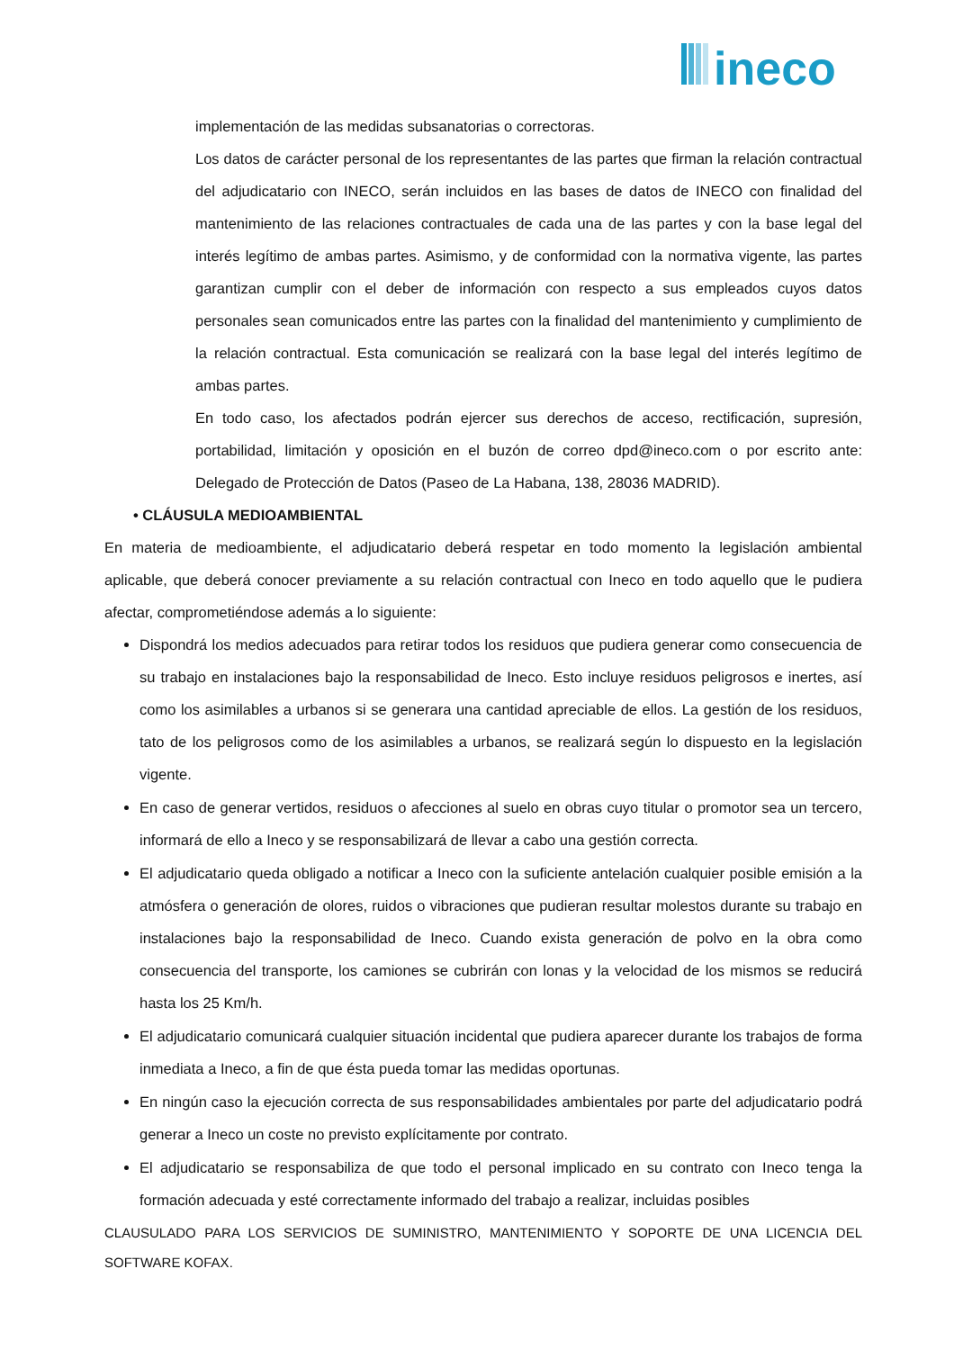ineco
implementación de las medidas subsanatorias o correctoras.
Los datos de carácter personal de los representantes de las partes que firman la relación contractual del adjudicatario con INECO, serán incluidos en las bases de datos de INECO con finalidad del mantenimiento de las relaciones contractuales de cada una de las partes y con la base legal del interés legítimo de ambas partes. Asimismo, y de conformidad con la normativa vigente, las partes garantizan cumplir con el deber de información con respecto a sus empleados cuyos datos personales sean comunicados entre las partes con la finalidad del mantenimiento y cumplimiento de la relación contractual. Esta comunicación se realizará con la base legal del interés legítimo de ambas partes.
En todo caso, los afectados podrán ejercer sus derechos de acceso, rectificación, supresión, portabilidad, limitación y oposición en el buzón de correo dpd@ineco.com o por escrito ante: Delegado de Protección de Datos (Paseo de La Habana, 138, 28036 MADRID).
• CLÁUSULA MEDIOAMBIENTAL
En materia de medioambiente, el adjudicatario deberá respetar en todo momento la legislación ambiental aplicable, que deberá conocer previamente a su relación contractual con Ineco en todo aquello que le pudiera afectar, comprometiéndose además a lo siguiente:
Dispondrá los medios adecuados para retirar todos los residuos que pudiera generar como consecuencia de su trabajo en instalaciones bajo la responsabilidad de Ineco. Esto incluye residuos peligrosos e inertes, así como los asimilables a urbanos si se generara una cantidad apreciable de ellos. La gestión de los residuos, tato de los peligrosos como de los asimilables a urbanos, se realizará según lo dispuesto en la legislación vigente.
En caso de generar vertidos, residuos o afecciones al suelo en obras cuyo titular o promotor sea un tercero, informará de ello a Ineco y se responsabilizará de llevar a cabo una gestión correcta.
El adjudicatario queda obligado a notificar a Ineco con la suficiente antelación cualquier posible emisión a la atmósfera o generación de olores, ruidos o vibraciones que pudieran resultar molestos durante su trabajo en instalaciones bajo la responsabilidad de Ineco. Cuando exista generación de polvo en la obra como consecuencia del transporte, los camiones se cubrirán con lonas y la velocidad de los mismos se reducirá hasta los 25 Km/h.
El adjudicatario comunicará cualquier situación incidental que pudiera aparecer durante los trabajos de forma inmediata a Ineco, a fin de que ésta pueda tomar las medidas oportunas.
En ningún caso la ejecución correcta de sus responsabilidades ambientales por parte del adjudicatario podrá generar a Ineco un coste no previsto explícitamente por contrato.
El adjudicatario se responsabiliza de que todo el personal implicado en su contrato con Ineco tenga la formación adecuada y esté correctamente informado del trabajo a realizar, incluidas posibles
CLAUSULADO PARA LOS SERVICIOS DE SUMINISTRO, MANTENIMIENTO Y SOPORTE DE UNA LICENCIA DEL SOFTWARE KOFAX.